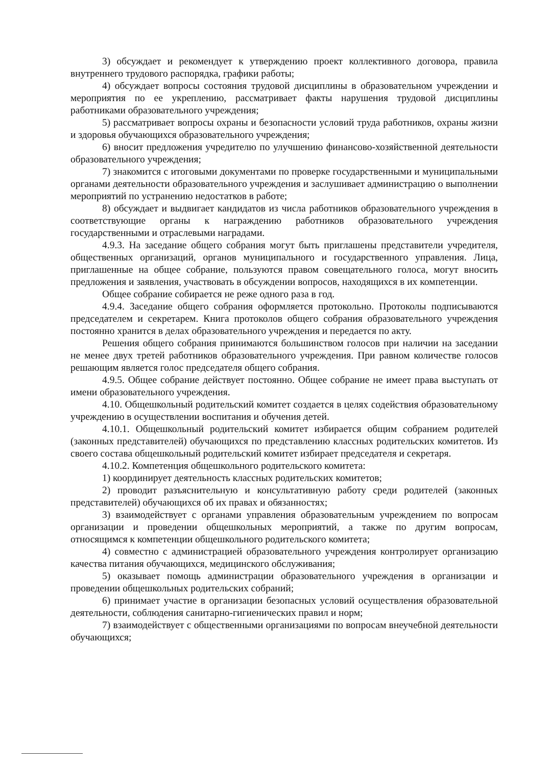3) обсуждает и рекомендует к утверждению проект коллективного договора, правила внутреннего трудового распорядка, графики работы;
4) обсуждает вопросы состояния трудовой дисциплины в образовательном учреждении и мероприятия по ее укреплению, рассматривает факты нарушения трудовой дисциплины работниками образовательного учреждения;
5) рассматривает вопросы охраны и безопасности условий труда работников, охраны жизни и здоровья обучающихся образовательного учреждения;
6) вносит предложения учредителю по улучшению финансово-хозяйственной деятельности образовательного учреждения;
7) знакомится с итоговыми документами по проверке государственными и муниципальными органами деятельности образовательного учреждения и заслушивает администрацию о выполнении мероприятий по устранению недостатков в работе;
8) обсуждает и выдвигает кандидатов из числа работников образовательного учреждения в соответствующие органы к награждению работников образовательного учреждения государственными и отраслевыми наградами.
4.9.3. На заседание общего собрания могут быть приглашены представители учредителя, общественных организаций, органов муниципального и государственного управления. Лица, приглашенные на общее собрание, пользуются правом совещательного голоса, могут вносить предложения и заявления, участвовать в обсуждении вопросов, находящихся в их компетенции.
Общее собрание собирается не реже одного раза в год.
4.9.4. Заседание общего собрания оформляется протокольно. Протоколы подписываются председателем и секретарем. Книга протоколов общего собрания образовательного учреждения постоянно хранится в делах образовательного учреждения и передается по акту.
Решения общего собрания принимаются большинством голосов при наличии на заседании не менее двух третей работников образовательного учреждения. При равном количестве голосов решающим является голос председателя общего собрания.
4.9.5. Общее собрание действует постоянно. Общее собрание не имеет права выступать от имени образовательного учреждения.
4.10. Общешкольный родительский комитет создается в целях содействия образовательному учреждению в осуществлении воспитания и обучения детей.
4.10.1. Общешкольный родительский комитет избирается общим собранием родителей (законных представителей) обучающихся по представлению классных родительских комитетов. Из своего состава общешкольный родительский комитет избирает председателя и секретаря.
4.10.2. Компетенция общешкольного родительского комитета:
1) координирует деятельность классных родительских комитетов;
2) проводит разъяснительную и консультативную работу среди родителей (законных представителей) обучающихся об их правах и обязанностях;
3) взаимодействует с органами управления образовательным учреждением по вопросам организации и проведении общешкольных мероприятий, а также по другим вопросам, относящимся к компетенции общешкольного родительского комитета;
4) совместно с администрацией образовательного учреждения контролирует организацию качества питания обучающихся, медицинского обслуживания;
5) оказывает помощь администрации образовательного учреждения в организации и проведении общешкольных родительских собраний;
6) принимает участие в организации безопасных условий осуществления образовательной деятельности, соблюдения санитарно-гигиенических правил и норм;
7) взаимодействует с общественными организациями по вопросам внеучебной деятельности обучающихся;